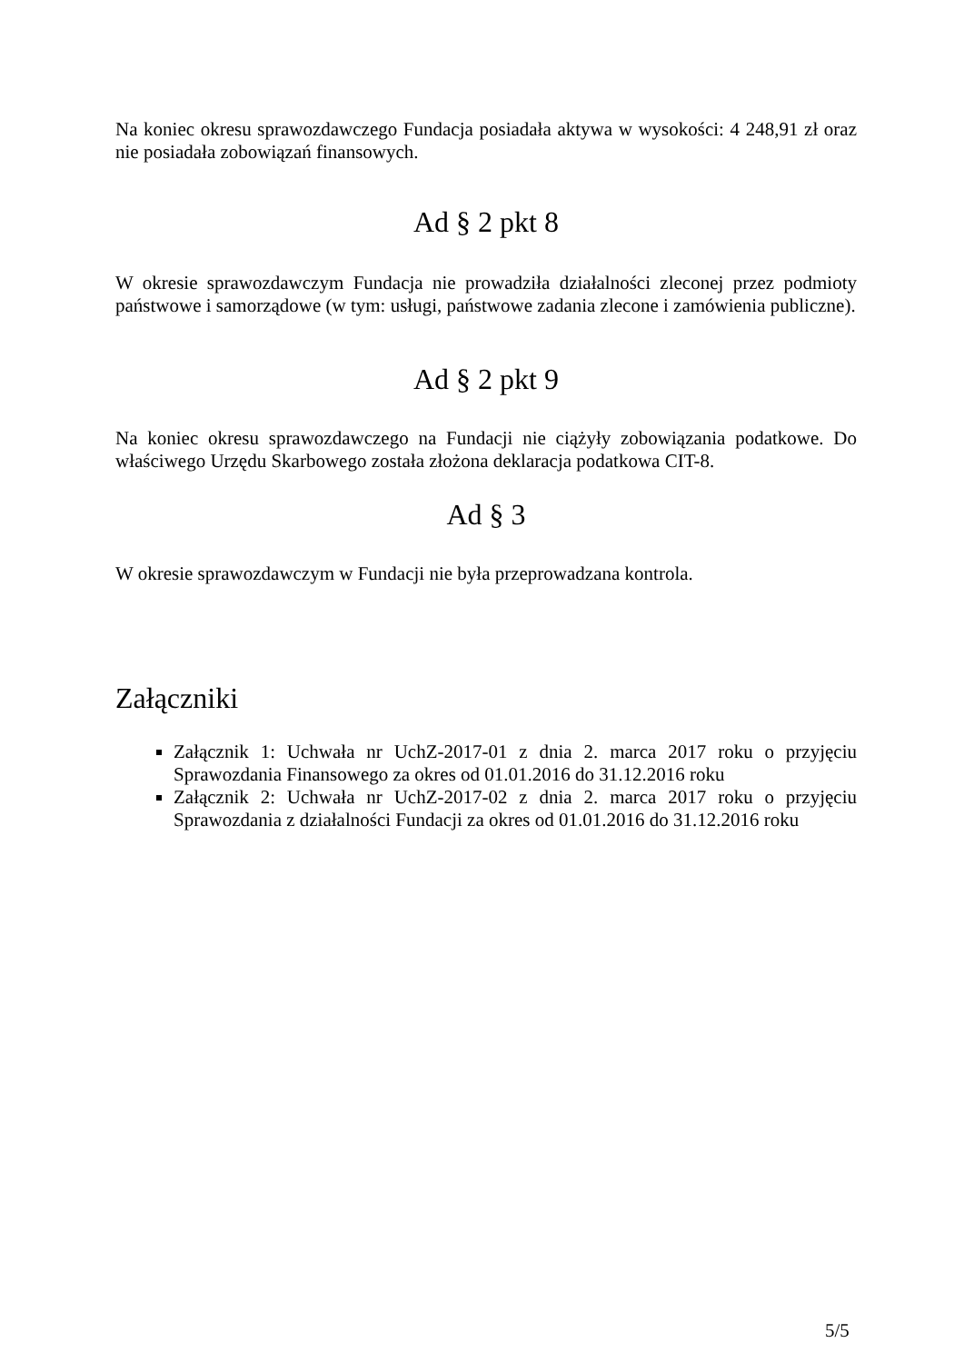Na koniec okresu sprawozdawczego Fundacja posiadała aktywa w wysokości: 4 248,91 zł oraz nie posiadała zobowiązań finansowych.
Ad § 2 pkt 8
W okresie sprawozdawczym Fundacja nie prowadziła działalności zleconej przez podmioty państwowe i samorządowe (w tym: usługi, państwowe zadania zlecone i zamówienia publiczne).
Ad § 2 pkt 9
Na koniec okresu sprawozdawczego na Fundacji nie ciążyły zobowiązania podatkowe. Do właściwego Urzędu Skarbowego została złożona deklaracja podatkowa CIT-8.
Ad § 3
W okresie sprawozdawczym w Fundacji nie była przeprowadzana kontrola.
Załączniki
Załącznik 1: Uchwała nr UchZ-2017-01 z dnia 2. marca 2017 roku o przyjęciu Sprawozdania Finansowego za okres od 01.01.2016 do 31.12.2016 roku
Załącznik 2: Uchwała nr UchZ-2017-02 z dnia 2. marca 2017 roku o przyjęciu Sprawozdania z działalności Fundacji za okres od 01.01.2016 do 31.12.2016 roku
5/5